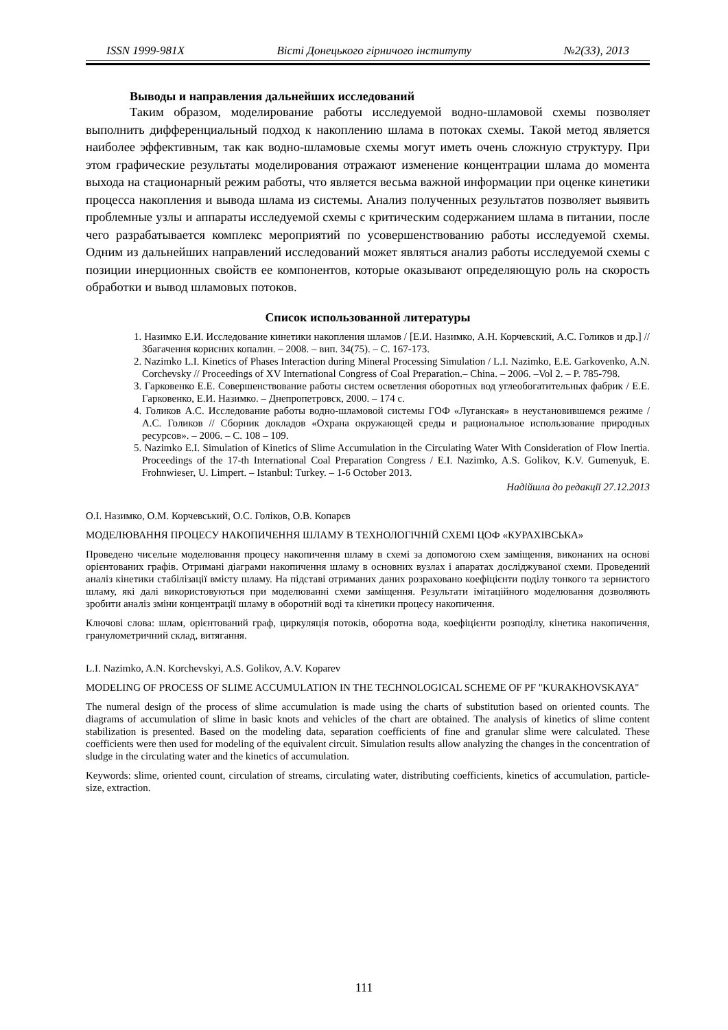ISSN 1999-981X Вісті Донецького гірничого інституту №2(33), 2013
Выводы и направления дальнейших исследований
Таким образом, моделирование работы исследуемой водно-шламовой схемы позволяет выполнить дифференциальный подход к накоплению шлама в потоках схемы. Такой метод является наиболее эффективным, так как водно-шламовые схемы могут иметь очень сложную структуру. При этом графические результаты моделирования отражают изменение концентрации шлама до момента выхода на стационарный режим работы, что является весьма важной информации при оценке кинетики процесса накопления и вывода шлама из системы. Анализ полученных результатов позволяет выявить проблемные узлы и аппараты исследуемой схемы с критическим содержанием шлама в питании, после чего разрабатывается комплекс мероприятий по усовершенствованию работы исследуемой схемы. Одним из дальнейших направлений исследований может являться анализ работы исследуемой схемы с позиции инерционных свойств ее компонентов, которые оказывают определяющую роль на скорость обработки и вывод шламовых потоков.
Список использованной литературы
1. Назимко Е.И. Исследование кинетики накопления шламов / [Е.И. Назимко, А.Н. Корчевский, А.С. Голиков и др.] // Збагачення корисних копалин. – 2008. – вип. 34(75). – С. 167-173.
2. Nazimko L.I. Kinetics of Phases Interaction during Mineral Processing Simulation / L.I. Nazimko, E.E. Garkovenko, A.N. Corchevsky // Proceedings of XV International Congress of Coal Preparation.– China. – 2006. –Vol 2. – P. 785-798.
3. Гарковенко Е.Е. Совершенствование работы систем осветления оборотных вод углеобогатительных фабрик / Е.Е. Гарковенко, Е.И. Назимко. – Днепропетровск, 2000. – 174 с.
4. Голиков А.С. Исследование работы водно-шламовой системы ГОФ «Луганская» в неустановившемся режиме / А.С. Голиков // Сборник докладов «Охрана окружающей среды и рациональное использование природных ресурсов». – 2006. – С. 108 – 109.
5. Nazimko E.I. Simulation of Kinetics of Slime Accumulation in the Circulating Water With Consideration of Flow Inertia. Proceedings of the 17-th International Coal Preparation Congress / E.I. Nazimko, A.S. Golikov, K.V. Gumenyuk, E. Frohnwieser, U. Limpert. – Istanbul: Turkey. – 1-6 October 2013.
Надійшла до редакції 27.12.2013
О.І. Назимко, О.М. Корчевський, О.С. Голіков, О.В. Копарєв
МОДЕЛЮВАННЯ ПРОЦЕСУ НАКОПИЧЕННЯ ШЛАМУ В ТЕХНОЛОГІЧНІЙ СХЕМІ ЦОФ «КУРАХІВСЬКА»
Проведено чисельне моделювання процесу накопичення шламу в схемі за допомогою схем заміщення, виконаних на основі орієнтованих графів. Отримані діаграми накопичення шламу в основних вузлах і апаратах досліджуваної схеми. Проведений аналіз кінетики стабілізації вмісту шламу. На підставі отриманих даних розраховано коефіцієнти поділу тонкого та зернистого шламу, які далі використовуються при моделюванні схеми заміщення. Результати імітаційного моделювання дозволяють зробити аналіз зміни концентрації шламу в оборотній воді та кінетики процесу накопичення.
Ключові слова: шлам, орієнтований граф, циркуляція потоків, оборотна вода, коефіцієнти розподілу, кінетика накопичення, гранулометричний склад, витягання.
L.I. Nazimko, A.N. Korchevskyi, A.S. Golikov, A.V. Koparev
MODELING OF PROCESS OF SLIME ACCUMULATION IN THE TECHNOLOGICAL SCHEME OF PF "KURAKHOVSKAYA"
The numeral design of the process of slime accumulation is made using the charts of substitution based on oriented counts. The diagrams of accumulation of slime in basic knots and vehicles of the chart are obtained. The analysis of kinetics of slime content stabilization is presented. Based on the modeling data, separation coefficients of fine and granular slime were calculated. These coefficients were then used for modeling of the equivalent circuit. Simulation results allow analyzing the changes in the concentration of sludge in the circulating water and the kinetics of accumulation.
Keywords: slime, oriented count, circulation of streams, circulating water, distributing coefficients, kinetics of accumulation, particle-size, extraction.
111